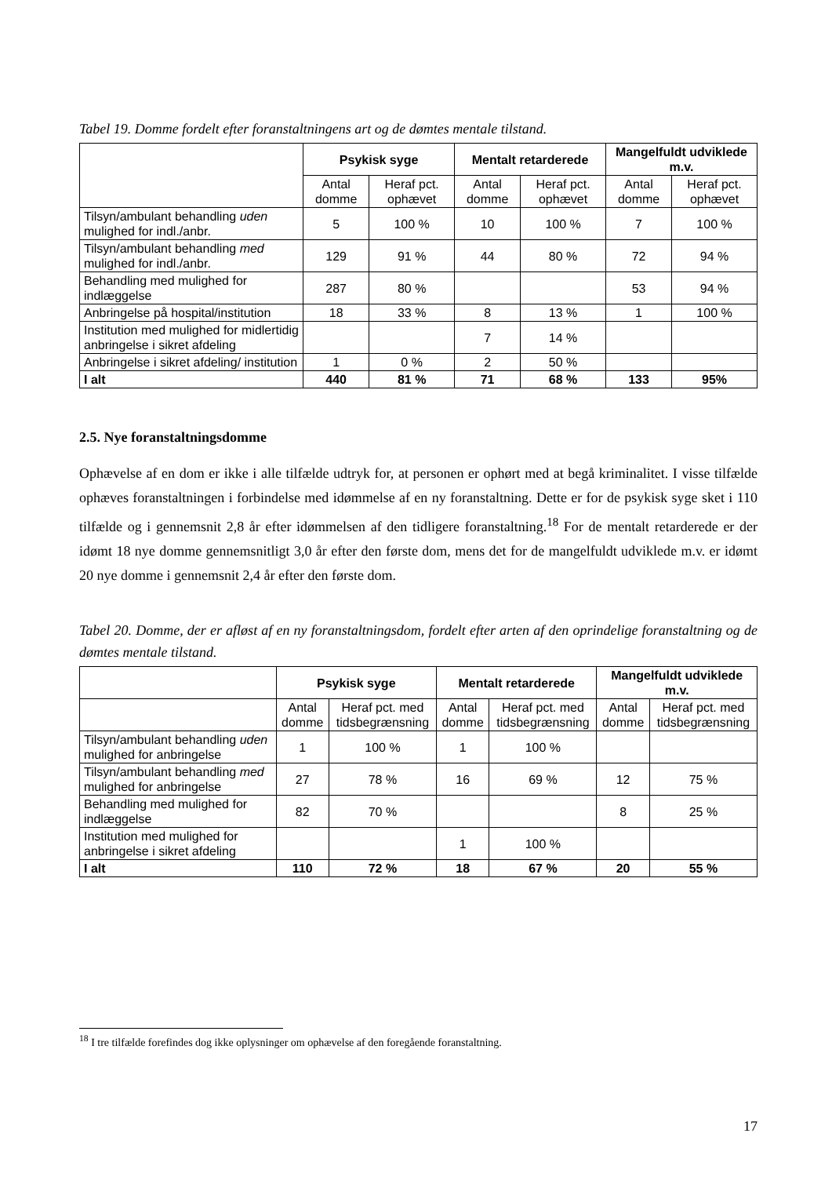Tabel 19. Domme fordelt efter foranstaltningens art og de dømtes mentale tilstand.
| | Psykisk syge | | Mentalt retarderede | | Mangelfuldt udviklede m.v. | |
| --- | --- | --- | --- | --- | --- | --- |
| | Antal domme | Heraf pct. ophævet | Antal domme | Heraf pct. ophævet | Antal domme | Heraf pct. ophævet |
| Tilsyn/ambulant behandling uden mulighed for indl./anbr. | 5 | 100 % | 10 | 100 % | 7 | 100 % |
| Tilsyn/ambulant behandling med mulighed for indl./anbr. | 129 | 91 % | 44 | 80 % | 72 | 94 % |
| Behandling med mulighed for indlæggelse | 287 | 80 % | | | 53 | 94 % |
| Anbringelse på hospital/institution | 18 | 33 % | 8 | 13 % | 1 | 100 % |
| Institution med mulighed for midlertidig anbringelse i sikret afdeling | | | 7 | 14 % | | |
| Anbringelse i sikret afdeling/ institution | 1 | 0 % | 2 | 50 % | | |
| I alt | 440 | 81 % | 71 | 68 % | 133 | 95% |
2.5. Nye foranstaltningsdomme
Ophævelse af en dom er ikke i alle tilfælde udtryk for, at personen er ophørt med at begå kriminalitet. I visse tilfælde ophæves foranstaltningen i forbindelse med idømmelse af en ny foranstaltning. Dette er for de psykisk syge sket i 110 tilfælde og i gennemsnit 2,8 år efter idømmelsen af den tidligere foranstaltning.<sup>18</sup> For de mentalt retarderede er der idømt 18 nye domme gennemsnitligt 3,0 år efter den første dom, mens det for de mangelfuldt udviklede m.v. er idømt 20 nye domme i gennemsnit 2,4 år efter den første dom.
Tabel 20. Domme, der er afløst af en ny foranstaltningsdom, fordelt efter arten af den oprindelige foranstaltning og de dømtes mentale tilstand.
| | Psykisk syge | | Mentalt retarderede | | Mangelfuldt udviklede m.v. | |
| --- | --- | --- | --- | --- | --- | --- |
| | Antal domme | Heraf pct. med tidsbegrænsning | Antal domme | Heraf pct. med tidsbegrænsning | Antal domme | Heraf pct. med tidsbegrænsning |
| Tilsyn/ambulant behandling uden mulighed for anbringelse | 1 | 100 % | 1 | 100 % | | |
| Tilsyn/ambulant behandling med mulighed for anbringelse | 27 | 78 % | 16 | 69 % | 12 | 75 % |
| Behandling med mulighed for indlæggelse | 82 | 70 % | | | 8 | 25 % |
| Institution med mulighed for anbringelse i sikret afdeling | | | 1 | 100 % | | |
| I alt | 110 | 72 % | 18 | 67 % | 20 | 55 % |
<sup>18</sup> I tre tilfælde forefindes dog ikke oplysninger om ophævelse af den foregående foranstaltning.
17